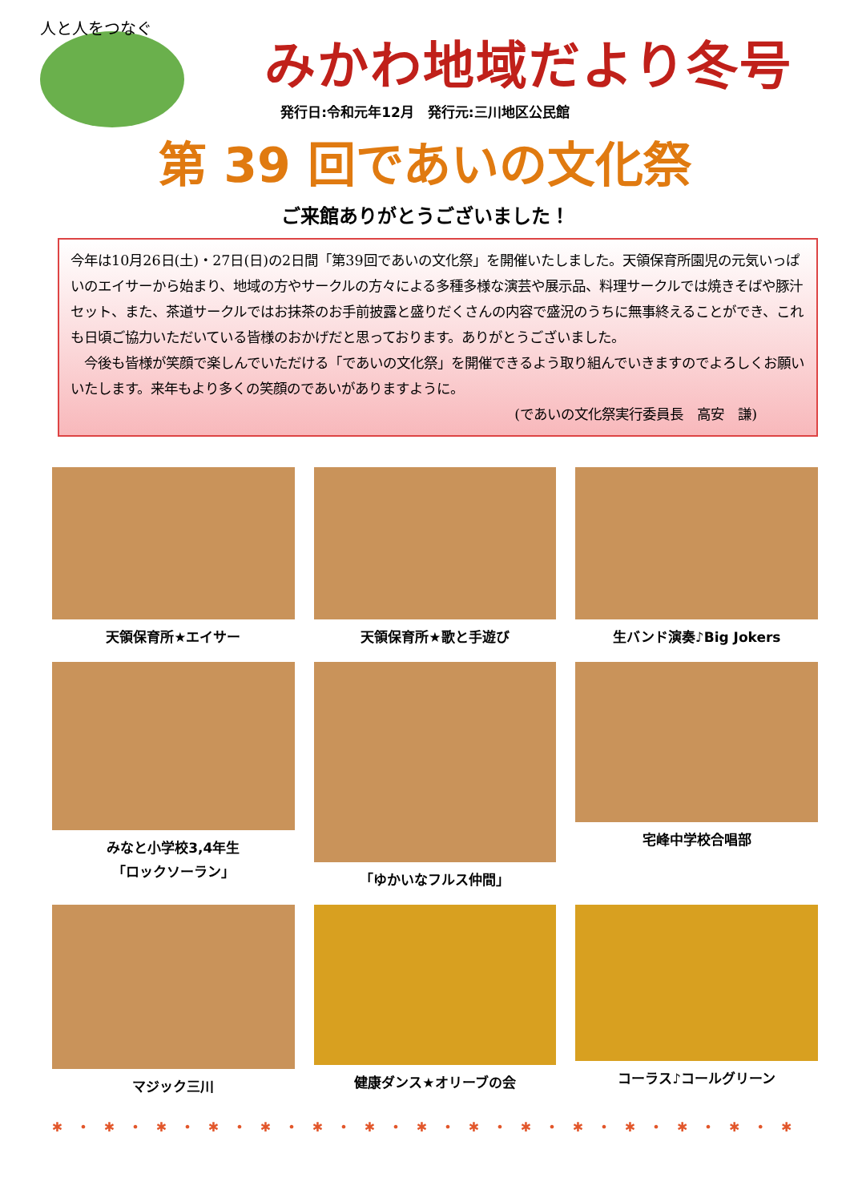人と人をつなぐ
みかわ地域だより冬号
発行日:令和元年12月　発行元:三川地区公民館
第 39 回であいの文化祭
ご来館ありがとうございました！
今年は10月26日(土)・27日(日)の2日間「第39回であいの文化祭」を開催いたしました。天領保育所園児の元気いっぱいのエイサーから始まり、地域の方やサークルの方々による多種多様な演芸や展示品、料理サークルでは焼きそばや豚汁セット、また、茶道サークルではお抹茶のお手前披露と盛りだくさんの内容で盛況のうちに無事終えることができ、これも日頃ご協力いただいている皆様のおかげだと思っております。ありがとうございました。
　今後も皆様が笑顔で楽しんでいただける「であいの文化祭」を開催できるよう取り組んでいきますのでよろしくお願いいたします。来年もより多くの笑顔のであいがありますように。
(であいの文化祭実行委員長　高安　謙)
天領保育所★エイサー
天領保育所★歌と手遊び
生バンド演奏♪Big Jokers
みなと小学校3,4年生
「ロックソーラン」
「ゆかいなフルス仲間」
宅峰中学校合唱部
マジック三川
健康ダンス★オリーブの会
コーラス♪コールグリーン
✱ • ✱ • ✱ • ✱ • ✱ • ✱ • ✱ • ✱ • ✱ • ✱ • ✱ • ✱ • ✱ • ✱ • ✱